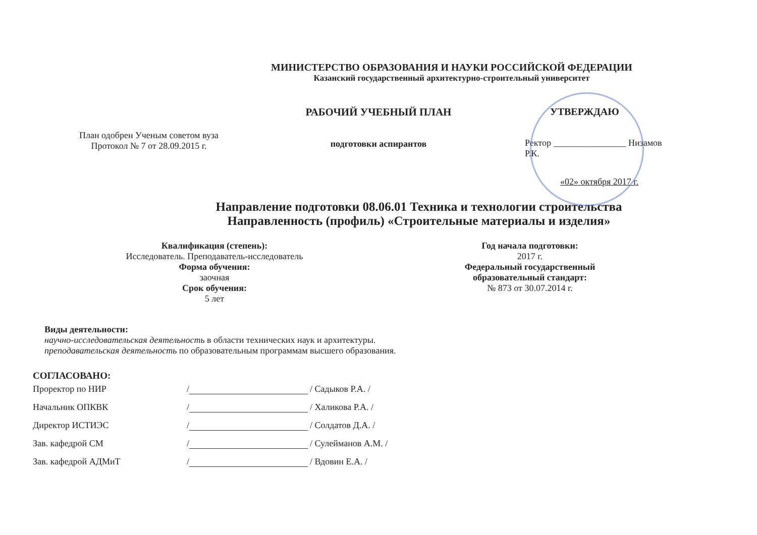МИНИСТЕРСТВО ОБРАЗОВАНИЯ И НАУКИ РОССИЙСКОЙ ФЕДЕРАЦИИ
Казанский государственный архитектурно-строительный университет
План одобрен Ученым советом вуза
Протокол № 7 от 28.09.2015 г.
РАБОЧИЙ УЧЕБНЫЙ ПЛАН
подготовки аспирантов
УТВЕРЖДАЮ
Ректор ________________ Низамов Р.К.
«02» октября 2017 г.
Направление подготовки 08.06.01 Техника и технологии строительства
Направленность (профиль) «Строительные материалы и изделия»
Квалификация (степень):
Исследователь. Преподаватель-исследователь
Форма обучения:
заочная
Срок обучения:
5 лет
Год начала подготовки:
2017 г.
Федеральный государственный образовательный стандарт:
№ 873 от 30.07.2014 г.
Виды деятельности:
научно-исследовательская деятельность в области технических наук и архитектуры.
преподавательская деятельность по образовательным программам высшего образования.
СОГЛАСОВАНО:
Проректор по НИР / / Садыков Р.А. /
Начальник ОПКВК / / Халикова Р.А. /
Директор ИСТИЭС / / Солдатов Д.А. /
Зав. кафедрой СМ / / Сулейманов А.М. /
Зав. кафедрой АДМиТ / / Вдовин Е.А. /